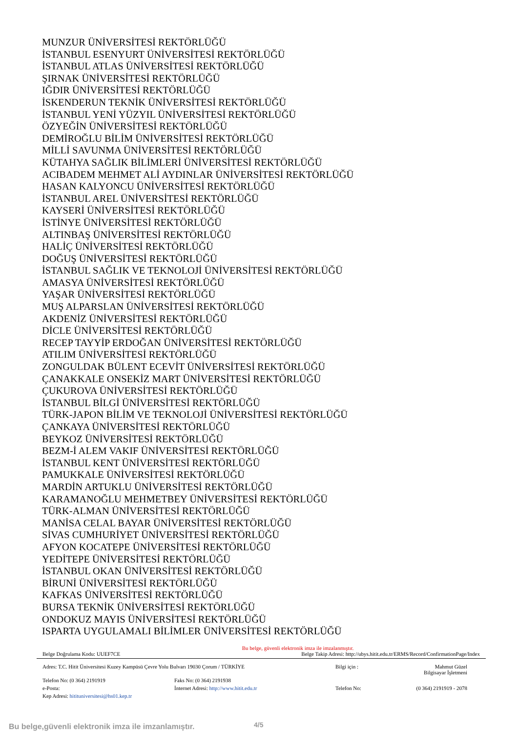MUNZUR ÜNİVERSİTESİ REKTÖRLÜĞÜ
İSTANBUL ESENYURT ÜNİVERSİTESİ REKTÖRLÜĞÜ
İSTANBUL ATLAS ÜNİVERSİTESİ REKTÖRLÜĞÜ
ŞIRNAK ÜNİVERSİTESİ REKTÖRLÜĞÜ
IĞDIR ÜNİVERSİTESİ REKTÖRLÜĞÜ
İSKENDERUN TEKNİK ÜNİVERSİTESİ REKTÖRLÜĞÜ
İSTANBUL YENİ YÜZYIL ÜNİVERSİTESİ REKTÖRLÜĞÜ
ÖZYEĞİN ÜNİVERSİTESİ REKTÖRLÜĞÜ
DEMİROĞLU BİLİM ÜNİVERSİTESİ REKTÖRLÜĞÜ
MİLLİ SAVUNMA ÜNİVERSİTESİ REKTÖRLÜĞÜ
KÜTAHYA SAĞLIK BİLİMLERİ ÜNİVERSİTESİ REKTÖRLÜĞÜ
ACIBADEM MEHMET ALİ AYDINLAR ÜNİVERSİTESİ REKTÖRLÜĞÜ
HASAN KALYONCU ÜNİVERSİTESİ REKTÖRLÜĞÜ
İSTANBUL AREL ÜNİVERSİTESİ REKTÖRLÜĞÜ
KAYSERİ ÜNİVERSİTESİ REKTÖRLÜĞÜ
İSTİNYE ÜNİVERSİTESİ REKTÖRLÜĞÜ
ALTINBAŞ ÜNİVERSİTESİ REKTÖRLÜĞÜ
HALİÇ ÜNİVERSİTESİ REKTÖRLÜĞÜ
DOĞUŞ ÜNİVERSİTESİ REKTÖRLÜĞÜ
İSTANBUL SAĞLIK VE TEKNOLOJİ ÜNİVERSİTESİ REKTÖRLÜĞÜ
AMASYA ÜNİVERSİTESİ REKTÖRLÜĞÜ
YAŞAR ÜNİVERSİTESİ REKTÖRLÜĞÜ
MUŞ ALPARSLAN ÜNİVERSİTESİ REKTÖRLÜĞÜ
AKDENİZ ÜNİVERSİTESİ REKTÖRLÜĞÜ
DİCLE ÜNİVERSİTESİ REKTÖRLÜĞÜ
RECEP TAYYİP ERDOĞAN ÜNİVERSİTESİ REKTÖRLÜĞÜ
ATILIM ÜNİVERSİTESİ REKTÖRLÜĞÜ
ZONGULDAK BÜLENT ECEVİT ÜNİVERSİTESİ REKTÖRLÜĞÜ
ÇANAKKALE ONSEKİZ MART ÜNİVERSİTESİ REKTÖRLÜĞÜ
ÇUKUROVA ÜNİVERSİTESİ REKTÖRLÜĞÜ
İSTANBUL BİLGİ ÜNİVERSİTESİ REKTÖRLÜĞÜ
TÜRK-JAPON BİLİM VE TEKNOLOJİ ÜNİVERSİTESİ REKTÖRLÜĞÜ
ÇANKAYA ÜNİVERSİTESİ REKTÖRLÜĞÜ
BEYKOZ ÜNİVERSİTESİ REKTÖRLÜĞÜ
BEZM-İ ALEM VAKIF ÜNİVERSİTESİ REKTÖRLÜĞÜ
İSTANBUL KENT ÜNİVERSİTESİ REKTÖRLÜĞÜ
PAMUKKALE ÜNİVERSİTESİ REKTÖRLÜĞÜ
MARDİN ARTUKLU ÜNİVERSİTESİ REKTÖRLÜĞÜ
KARAMANOĞLU MEHMETBEY ÜNİVERSİTESİ REKTÖRLÜĞÜ
TÜRK-ALMAN ÜNİVERSİTESİ REKTÖRLÜĞÜ
MANİSA CELAL BAYAR ÜNİVERSİTESİ REKTÖRLÜĞÜ
SİVAS CUMHURİYET ÜNİVERSİTESİ REKTÖRLÜĞÜ
AFYON KOCATEPE ÜNİVERSİTESİ REKTÖRLÜĞÜ
YEDİTEPE ÜNİVERSİTESİ REKTÖRLÜĞÜ
İSTANBUL OKAN ÜNİVERSİTESİ REKTÖRLÜĞÜ
BİRUNİ ÜNİVERSİTESİ REKTÖRLÜĞÜ
KAFKAS ÜNİVERSİTESİ REKTÖRLÜĞÜ
BURSA TEKNİK ÜNİVERSİTESİ REKTÖRLÜĞÜ
ONDOKUZ MAYIS ÜNİVERSİTESİ REKTÖRLÜĞÜ
ISPARTA UYGULAMALI BİLİMLER ÜNİVERSİTESİ REKTÖRLÜĞÜ
Bu belge, güvenli elektronik imza ile imzalanmıştır.
Belge Doğrulama Kodu: UUEF7CE Belge Takip Adresi: http://ubys.hitit.edu.tr/ERMS/Record/ConfirmationPage/Index
Adres: T.C. Hitit Üniversitesi Kuzey Kampüsü Çevre Yolu Bulvarı 19030 Çorum / TÜRKİYE
Bilgi için :
Mahmut Güzel
Bilgisayar İşletmeni
Telefon No: (0 364) 2191919
Faks No: (0 364) 2191938
e-Posta:
İnternet Adresi: http://www.hitit.edu.tr
Telefon No:
(0 364) 2191919 - 2078
Kep Adresi: hitituniversitesi@hs01.kep.tr
Bu belge,güvenli elektronik imza ile imzanlamıştır.
4/5